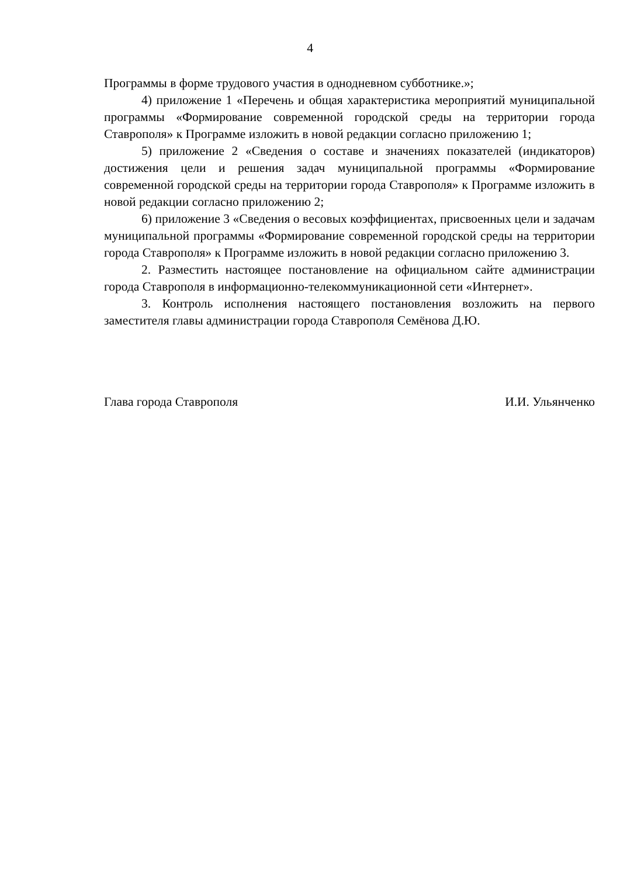4
Программы в форме трудового участия в однодневном субботнике.»;
4) приложение 1 «Перечень и общая характеристика мероприятий муниципальной программы «Формирование современной городской среды на территории города Ставрополя» к Программе изложить в новой редакции согласно приложению 1;
5) приложение 2 «Сведения о составе и значениях показателей (индикаторов) достижения цели и решения задач муниципальной программы «Формирование современной городской среды на территории города Ставрополя» к Программе изложить в новой редакции согласно приложению 2;
6) приложение 3 «Сведения о весовых коэффициентах, присвоенных цели и задачам муниципальной программы «Формирование современной городской среды на территории города Ставрополя» к Программе изложить в новой редакции согласно приложению 3.
2. Разместить настоящее постановление на официальном сайте администрации города Ставрополя в информационно-телекоммуникационной сети «Интернет».
3. Контроль исполнения настоящего постановления возложить на первого заместителя главы администрации города Ставрополя Семёнова Д.Ю.
Глава города Ставрополя И.И. Ульянченко